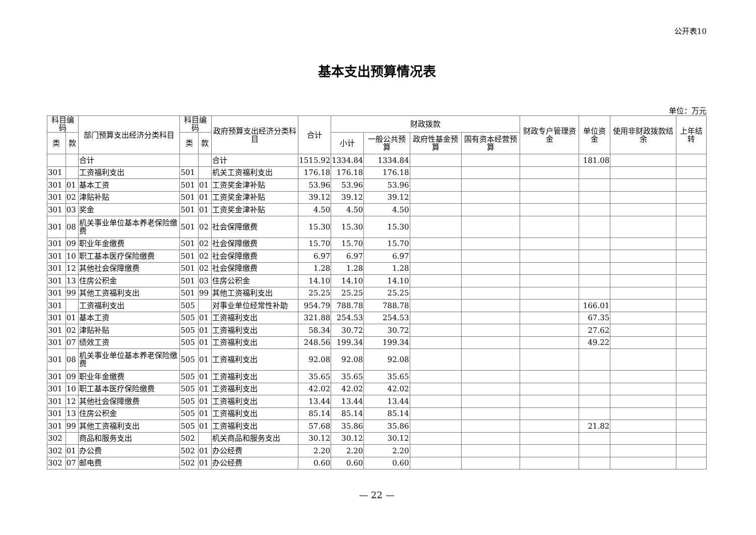公开表10
基本支出预算情况表
单位：万元
| 科目编码 | | 部门预算支出经济分类科目 | 科目编码 | | 政府预算支出经济分类科目 | 合计 | 财政拨款 | | | | 财政专户管理资金 | 单位资金 | 使用非财政拨款结余 | 上年结转 |
| --- | --- | --- | --- | --- | --- | --- | --- | --- | --- | --- | --- | --- | --- | --- |
| 类 | 款 | | 类 | 款 | | | 小计 | 一般公共预算 | 政府性基金预算 | 国有资本经营预算 | | | | |
| | | 合计 | | | 合计 | 1515.92 | 1334.84 | 1334.84 | | | | 181.08 | | |
| 301 | | 工资福利支出 | 501 | | 机关工资福利支出 | 176.18 | 176.18 | 176.18 | | | | | | |
| 301 | 01 | 基本工资 | 501 | 01 | 工资奖金津补贴 | 53.96 | 53.96 | 53.96 | | | | | | |
| 301 | 02 | 津贴补贴 | 501 | 01 | 工资奖金津补贴 | 39.12 | 39.12 | 39.12 | | | | | | |
| 301 | 03 | 奖金 | 501 | 01 | 工资奖金津补贴 | 4.50 | 4.50 | 4.50 | | | | | | |
| 301 | 08 | 机关事业单位基本养老保险缴费 | 501 | 02 | 社会保障缴费 | 15.30 | 15.30 | 15.30 | | | | | | |
| 301 | 09 | 职业年金缴费 | 501 | 02 | 社会保障缴费 | 15.70 | 15.70 | 15.70 | | | | | | |
| 301 | 10 | 职工基本医疗保险缴费 | 501 | 02 | 社会保障缴费 | 6.97 | 6.97 | 6.97 | | | | | | |
| 301 | 12 | 其他社会保障缴费 | 501 | 02 | 社会保障缴费 | 1.28 | 1.28 | 1.28 | | | | | | |
| 301 | 13 | 住房公积金 | 501 | 03 | 住房公积金 | 14.10 | 14.10 | 14.10 | | | | | | |
| 301 | 99 | 其他工资福利支出 | 501 | 99 | 其他工资福利支出 | 25.25 | 25.25 | 25.25 | | | | | | |
| 301 | | 工资福利支出 | 505 | | 对事业单位经常性补助 | 954.79 | 788.78 | 788.78 | | | | 166.01 | | |
| 301 | 01 | 基本工资 | 505 | 01 | 工资福利支出 | 321.88 | 254.53 | 254.53 | | | | 67.35 | | |
| 301 | 02 | 津贴补贴 | 505 | 01 | 工资福利支出 | 58.34 | 30.72 | 30.72 | | | | 27.62 | | |
| 301 | 07 | 绩效工资 | 505 | 01 | 工资福利支出 | 248.56 | 199.34 | 199.34 | | | | 49.22 | | |
| 301 | 08 | 机关事业单位基本养老保险缴费 | 505 | 01 | 工资福利支出 | 92.08 | 92.08 | 92.08 | | | | | | |
| 301 | 09 | 职业年金缴费 | 505 | 01 | 工资福利支出 | 35.65 | 35.65 | 35.65 | | | | | | |
| 301 | 10 | 职工基本医疗保险缴费 | 505 | 01 | 工资福利支出 | 42.02 | 42.02 | 42.02 | | | | | | |
| 301 | 12 | 其他社会保障缴费 | 505 | 01 | 工资福利支出 | 13.44 | 13.44 | 13.44 | | | | | | |
| 301 | 13 | 住房公积金 | 505 | 01 | 工资福利支出 | 85.14 | 85.14 | 85.14 | | | | | | |
| 301 | 99 | 其他工资福利支出 | 505 | 01 | 工资福利支出 | 57.68 | 35.86 | 35.86 | | | | 21.82 | | |
| 302 | | 商品和服务支出 | 502 | | 机关商品和服务支出 | 30.12 | 30.12 | 30.12 | | | | | | |
| 302 | 01 | 办公费 | 502 | 01 | 办公经费 | 2.20 | 2.20 | 2.20 | | | | | | |
| 302 | 07 | 邮电费 | 502 | 01 | 办公经费 | 0.60 | 0.60 | 0.60 | | | | | | |
— 22 —